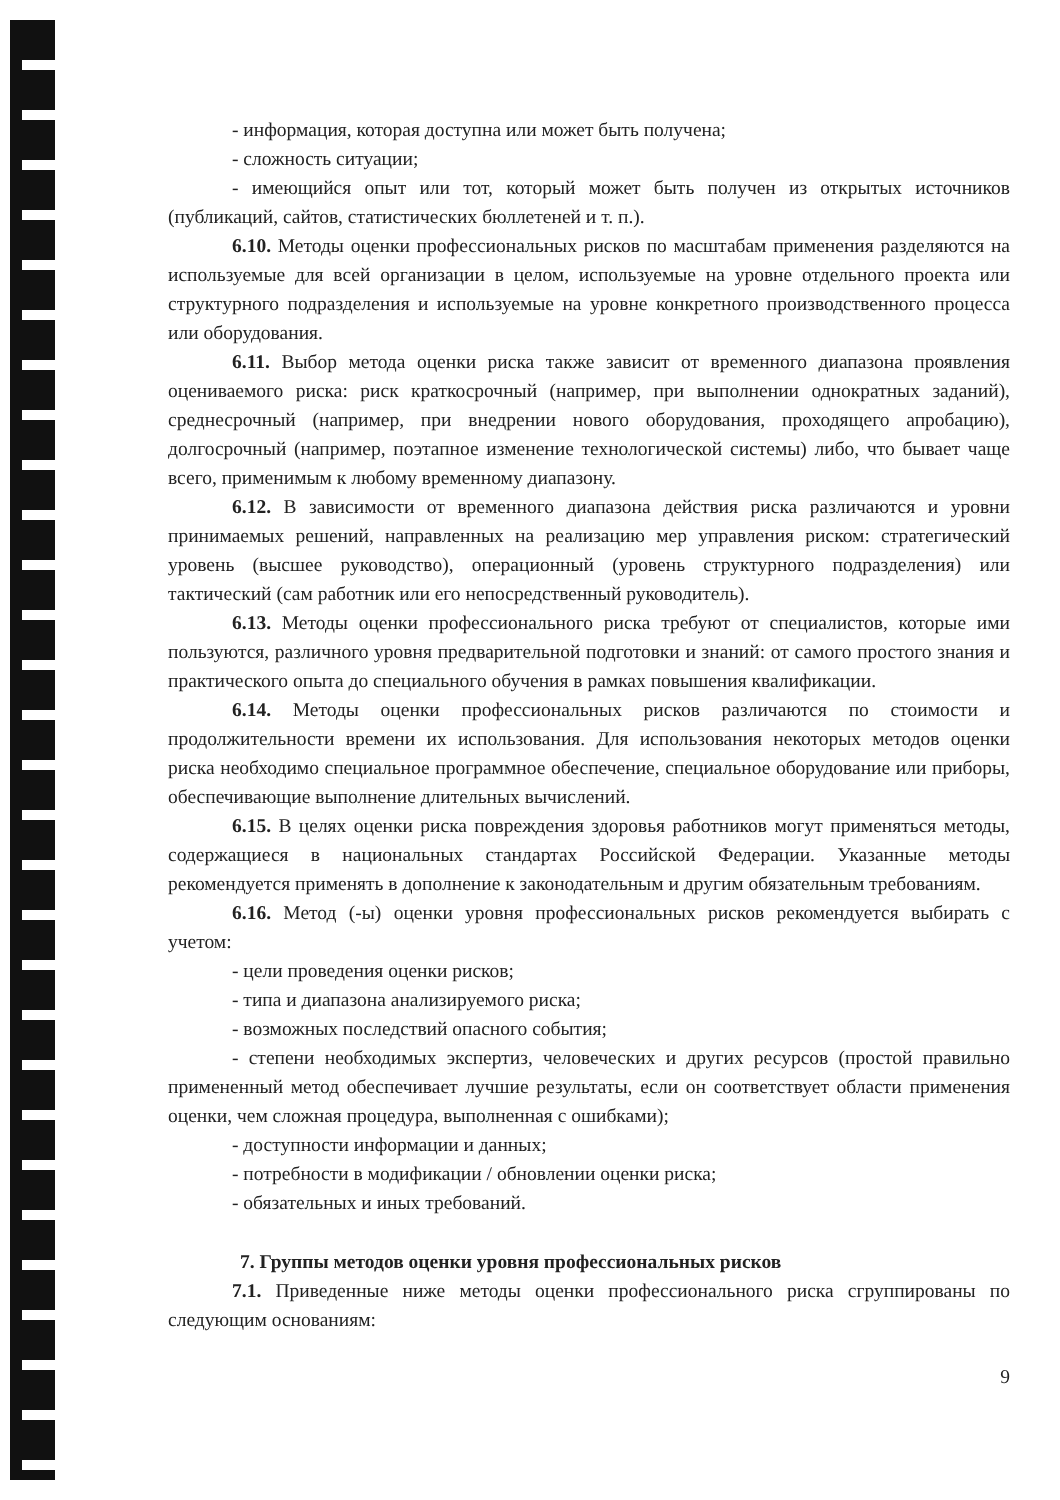- информация, которая доступна или может быть получена;
- сложность ситуации;
- имеющийся опыт или тот, который может быть получен из открытых источников (публикаций, сайтов, статистических бюллетеней и т. п.).
6.10. Методы оценки профессиональных рисков по масштабам применения разделяются на используемые для всей организации в целом, используемые на уровне отдельного проекта или структурного подразделения и используемые на уровне конкретного производственного процесса или оборудования.
6.11. Выбор метода оценки риска также зависит от временного диапазона проявления оцениваемого риска: риск краткосрочный (например, при выполнении однократных заданий), среднесрочный (например, при внедрении нового оборудования, проходящего апробацию), долгосрочный (например, поэтапное изменение технологической системы) либо, что бывает чаще всего, применимым к любому временному диапазону.
6.12. В зависимости от временного диапазона действия риска различаются и уровни принимаемых решений, направленных на реализацию мер управления риском: стратегический уровень (высшее руководство), операционный (уровень структурного подразделения) или тактический (сам работник или его непосредственный руководитель).
6.13. Методы оценки профессионального риска требуют от специалистов, которые ими пользуются, различного уровня предварительной подготовки и знаний: от самого простого знания и практического опыта до специального обучения в рамках повышения квалификации.
6.14. Методы оценки профессиональных рисков различаются по стоимости и продолжительности времени их использования. Для использования некоторых методов оценки риска необходимо специальное программное обеспечение, специальное оборудование или приборы, обеспечивающие выполнение длительных вычислений.
6.15. В целях оценки риска повреждения здоровья работников могут применяться методы, содержащиеся в национальных стандартах Российской Федерации. Указанные методы рекомендуется применять в дополнение к законодательным и другим обязательным требованиям.
6.16. Метод (-ы) оценки уровня профессиональных рисков рекомендуется выбирать с учетом:
- цели проведения оценки рисков;
- типа и диапазона анализируемого риска;
- возможных последствий опасного события;
- степени необходимых экспертиз, человеческих и других ресурсов (простой правильно примененный метод обеспечивает лучшие результаты, если он соответствует области применения оценки, чем сложная процедура, выполненная с ошибками);
- доступности информации и данных;
- потребности в модификации / обновлении оценки риска;
- обязательных и иных требований.
7. Группы методов оценки уровня профессиональных рисков
7.1. Приведенные ниже методы оценки профессионального риска сгруппированы по следующим основаниям:
9